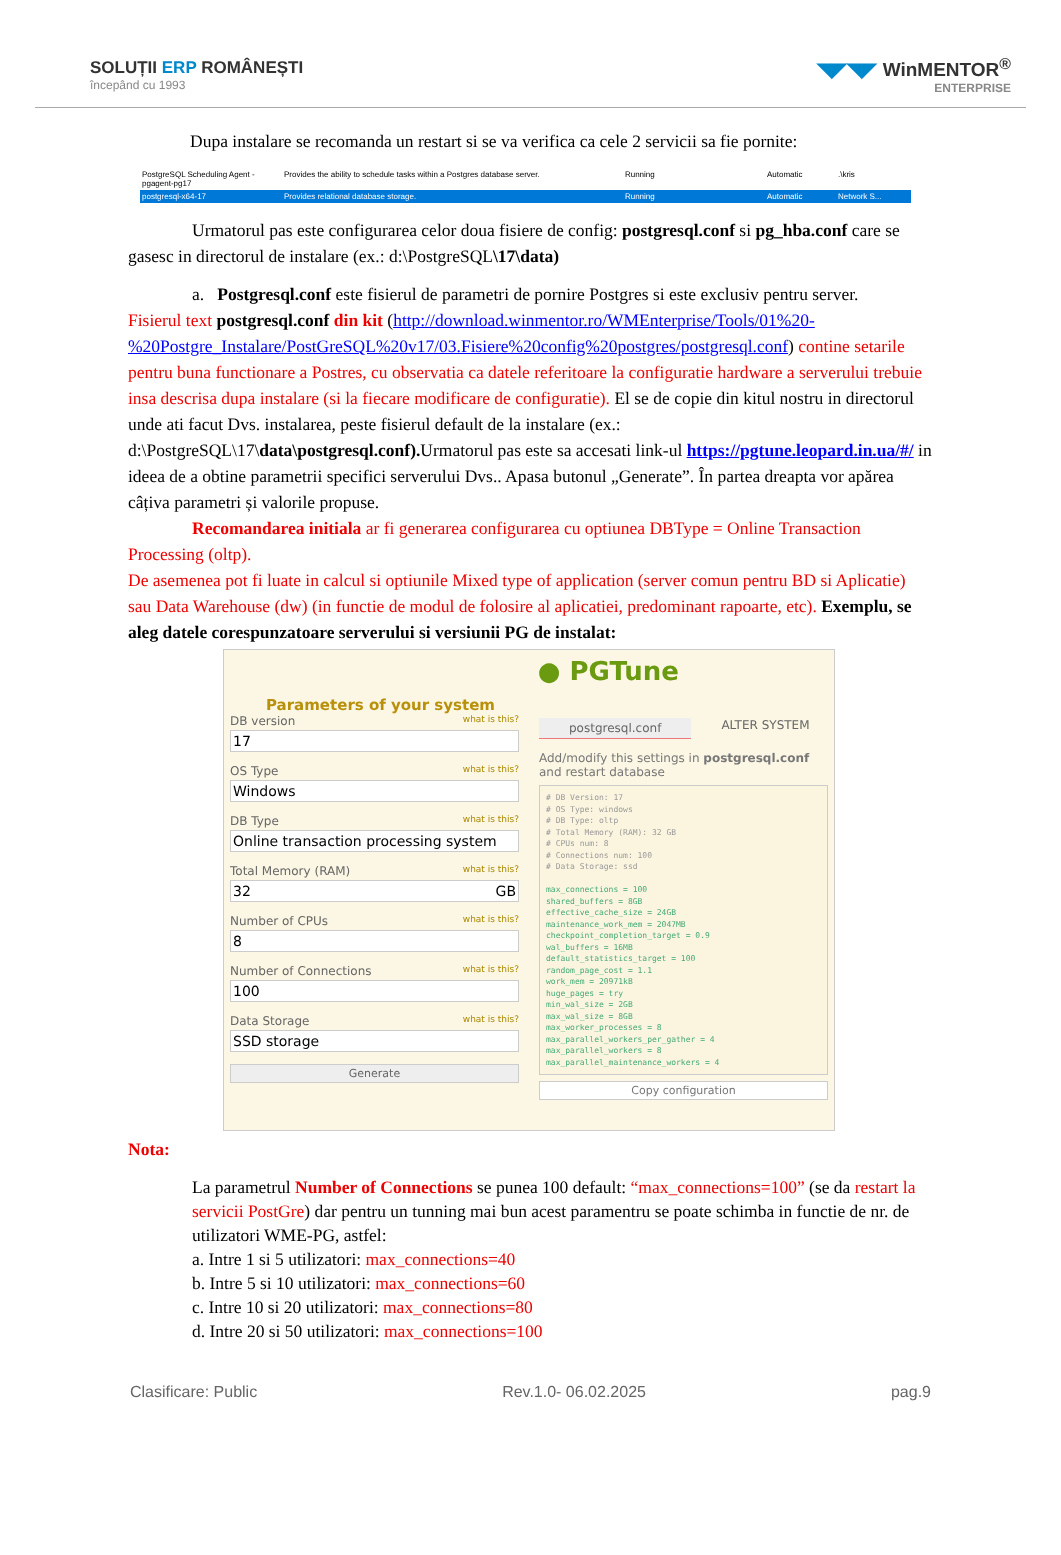SOLUȚII ERP ROMÂNEȘTI
începând cu 1993
◥◤◥◤ WinMENTOR<sup>®</sup>
ENTERPRISE
Dupa instalare se recomanda un restart si se va verifica ca cele 2 servicii sa fie pornite:
PostgreSQL Scheduling Agent - pgagent-pg17 Provides the ability to schedule tasks within a Postgres database server. Running Automatic.\kris
postgresql-x64-17 Provides relational database storage. Running Automatic Network S...
Urmatorul pas este configurarea celor doua fisiere de config: postgresql.conf si pg_hba.conf care se gasesc in directorul de instalare (ex.: d:\PostgreSQL\17\data)
a. Postgresql.conf este fisierul de parametri de pornire Postgres si este exclusiv pentru server.
Fisierul text postgresql.conf din kit (http://download.winmentor.ro/WMEnterprise/Tools/01%20-%20Postgre_Instalare/PostGreSQL%20v17/03.Fisiere%20config%20postgres/postgresql.conf) contine setarile pentru buna functionare a Postres, cu observatia ca datele referitoare la configuratie hardware a serverului trebuie insa descrisa dupa instalare (si la fiecare modificare de configuratie). El se de copie din kitul nostru in directorul unde ati facut Dvs. instalarea, peste fisierul default de la instalare (ex.: d:\PostgreSQL\17\data\postgresql.conf). Urmatorul pas este sa accesati link-ul https://pgtune.leopard.in.ua/#/ in ideea de a obtine parametrii specifici serverului Dvs.. Apasa butonul „Generate”. În partea dreapta vor apărea câțiva parametri și valorile propuse.
Recomandarea initiala ar fi generarea configurarea cu optiunea DBType = Online Transaction Processing (oltp).
De asemenea pot fi luate in calcul si optiunile Mixed type of application (server comun pentru BD si Aplicatie) sau Data Warehouse (dw) (in functie de modul de folosire al aplicatiei, predominant rapoarte, etc). Exemplu, se aleg datele corespunzatoare serverului si versiunii PG de instalat:
● PGTune
Parameters of your system
DB version what is this?
17
OS Type what is this?
Windows
DB Type what is this?
Online transaction processing system
Total Memory (RAM) what is this?
32 GB
Number of CPUs what is this?
8
Number of Connections what is this?
100
Data Storage what is this?
SSD storage
Generate
postgresql.conf ALTER SYSTEM
Add/modify this settings in postgresql.conf and restart database
# DB Version: 17
# OS Type: windows
# DB Type: oltp
# Total Memory (RAM): 32 GB
# CPUs num: 8
# Connections num: 100
# Data Storage: ssd

max_connections = 100
shared_buffers = 8GB
effective_cache_size = 24GB
maintenance_work_mem = 2047MB
checkpoint_completion_target = 0.9
wal_buffers = 16MB
default_statistics_target = 100
random_page_cost = 1.1
work_mem = 20971kB
huge_pages = try
min_wal_size = 2GB
max_wal_size = 8GB
max_worker_processes = 8
max_parallel_workers_per_gather = 4
max_parallel_workers = 8
max_parallel_maintenance_workers = 4
Copy configuration
Nota:
La parametrul Number of Connections se punea 100 default: “max_connections=100” (se da restart la servicii PostGre) dar pentru un tunning mai bun acest paramentru se poate schimba in functie de nr. de utilizatori WME-PG, astfel:
a. Intre 1 si 5 utilizatori: max_connections=40
b. Intre 5 si 10 utilizatori: max_connections=60
c. Intre 10 si 20 utilizatori: max_connections=80
d. Intre 20 si 50 utilizatori: max_connections=100
Clasificare: Public Rev.1.0- 06.02.2025 pag.9